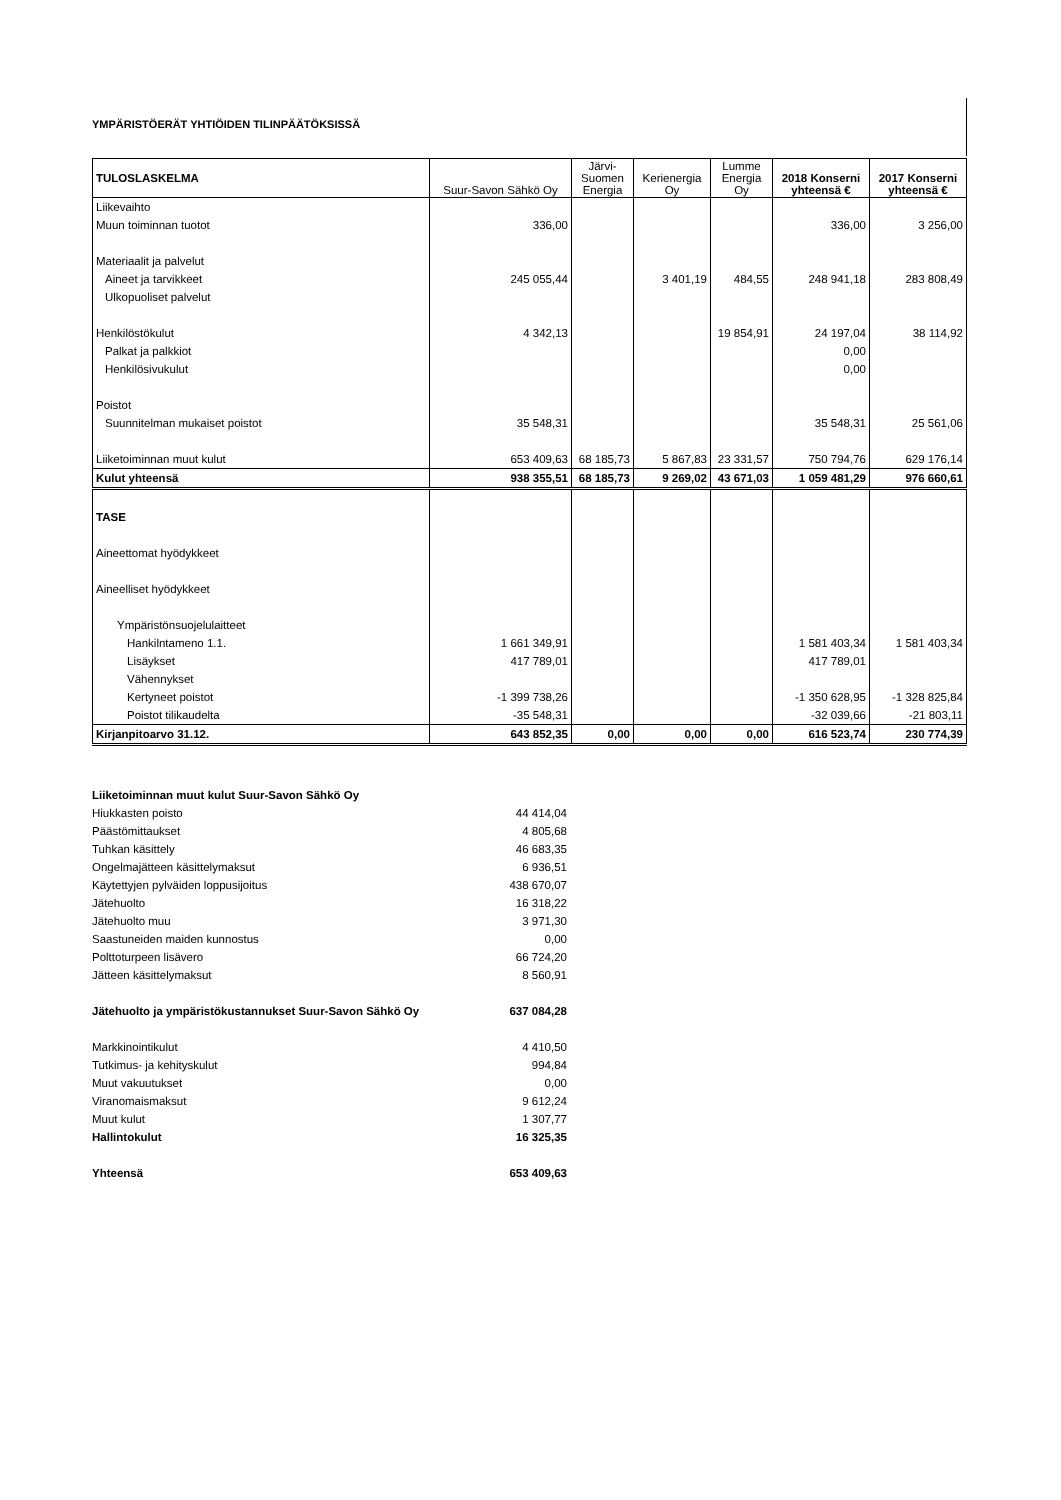YMPÄRISTÖERÄT YHTIÖIDEN TILINPÄÄTÖKSISSÄ
| TULOSLASKELMA | Suur-Savon Sähkö Oy | Järvi- Suomen Energia | Kerienergia Oy | Lumme Energia Oy | 2018 Konserni yhteensä € | 2017 Konserni yhteensä € |
| --- | --- | --- | --- | --- | --- | --- |
| Liikevaihto | | | | | | |
| Muun toiminnan tuotot | 336,00 | | | | 336,00 | 3 256,00 |
| Materiaalit ja palvelut | | | | | | |
| Aineet ja tarvikkeet | 245 055,44 | | 3 401,19 | 484,55 | 248 941,18 | 283 808,49 |
| Ulkopuoliset palvelut | | | | | | |
| Henkilöstökulut | 4 342,13 | | | 19 854,91 | 24 197,04 | 38 114,92 |
| Palkat ja palkkiot | | | | | 0,00 | |
| Henkilösivukulut | | | | | 0,00 | |
| Poistot | | | | | | |
| Suunnitelman mukaiset poistot | 35 548,31 | | | | 35 548,31 | 25 561,06 |
| Liiketoiminnan muut kulut | 653 409,63 | 68 185,73 | 5 867,83 | 23 331,57 | 750 794,76 | 629 176,14 |
| Kulut yhteensä | 938 355,51 | 68 185,73 | 9 269,02 | 43 671,03 | 1 059 481,29 | 976 660,61 |
| TASE | | | | | | |
| Aineettomat hyödykkeet | | | | | | |
| Aineelliset hyödykkeet | | | | | | |
| Ympäristönsuojelulaitteet | | | | | | |
| Hankilntameno 1.1. | 1 661 349,91 | | | | 1 581 403,34 | 1 581 403,34 |
| Lisäykset | 417 789,01 | | | | 417 789,01 | |
| Vähennykset | | | | | | |
| Kertyneet poistot | -1 399 738,26 | | | | -1 350 628,95 | -1 328 825,84 |
| Poistot tilikaudelta | -35 548,31 | | | | -32 039,66 | -21 803,11 |
| Kirjanpitoarvo 31.12. | 643 852,35 | 0,00 | 0,00 | 0,00 | 616 523,74 | 230 774,39 |
| Liiketoiminnan muut kulut Suur-Savon Sähkö Oy | |
| Hiukkasten poisto | 44 414,04 |
| Päästömittaukset | 4 805,68 |
| Tuhkan käsittely | 46 683,35 |
| Ongelmajätteen käsittelymaksut | 6 936,51 |
| Käytettyjen pylväiden loppusijoitus | 438 670,07 |
| Jätehuolto | 16 318,22 |
| Jätehuolto muu | 3 971,30 |
| Saastuneiden maiden kunnostus | 0,00 |
| Polttoturpeen lisävero | 66 724,20 |
| Jätteen käsittelymaksut | 8 560,91 |
| Jätehuolto ja ympäristökustannukset Suur-Savon Sähkö Oy | 637 084,28 |
| Markkinointikulut | 4 410,50 |
| Tutkimus- ja kehityskulut | 994,84 |
| Muut vakuutukset | 0,00 |
| Viranomaismaksut | 9 612,24 |
| Muut kulut | 1 307,77 |
| Hallintokulut | 16 325,35 |
| Yhteensä | 653 409,63 |